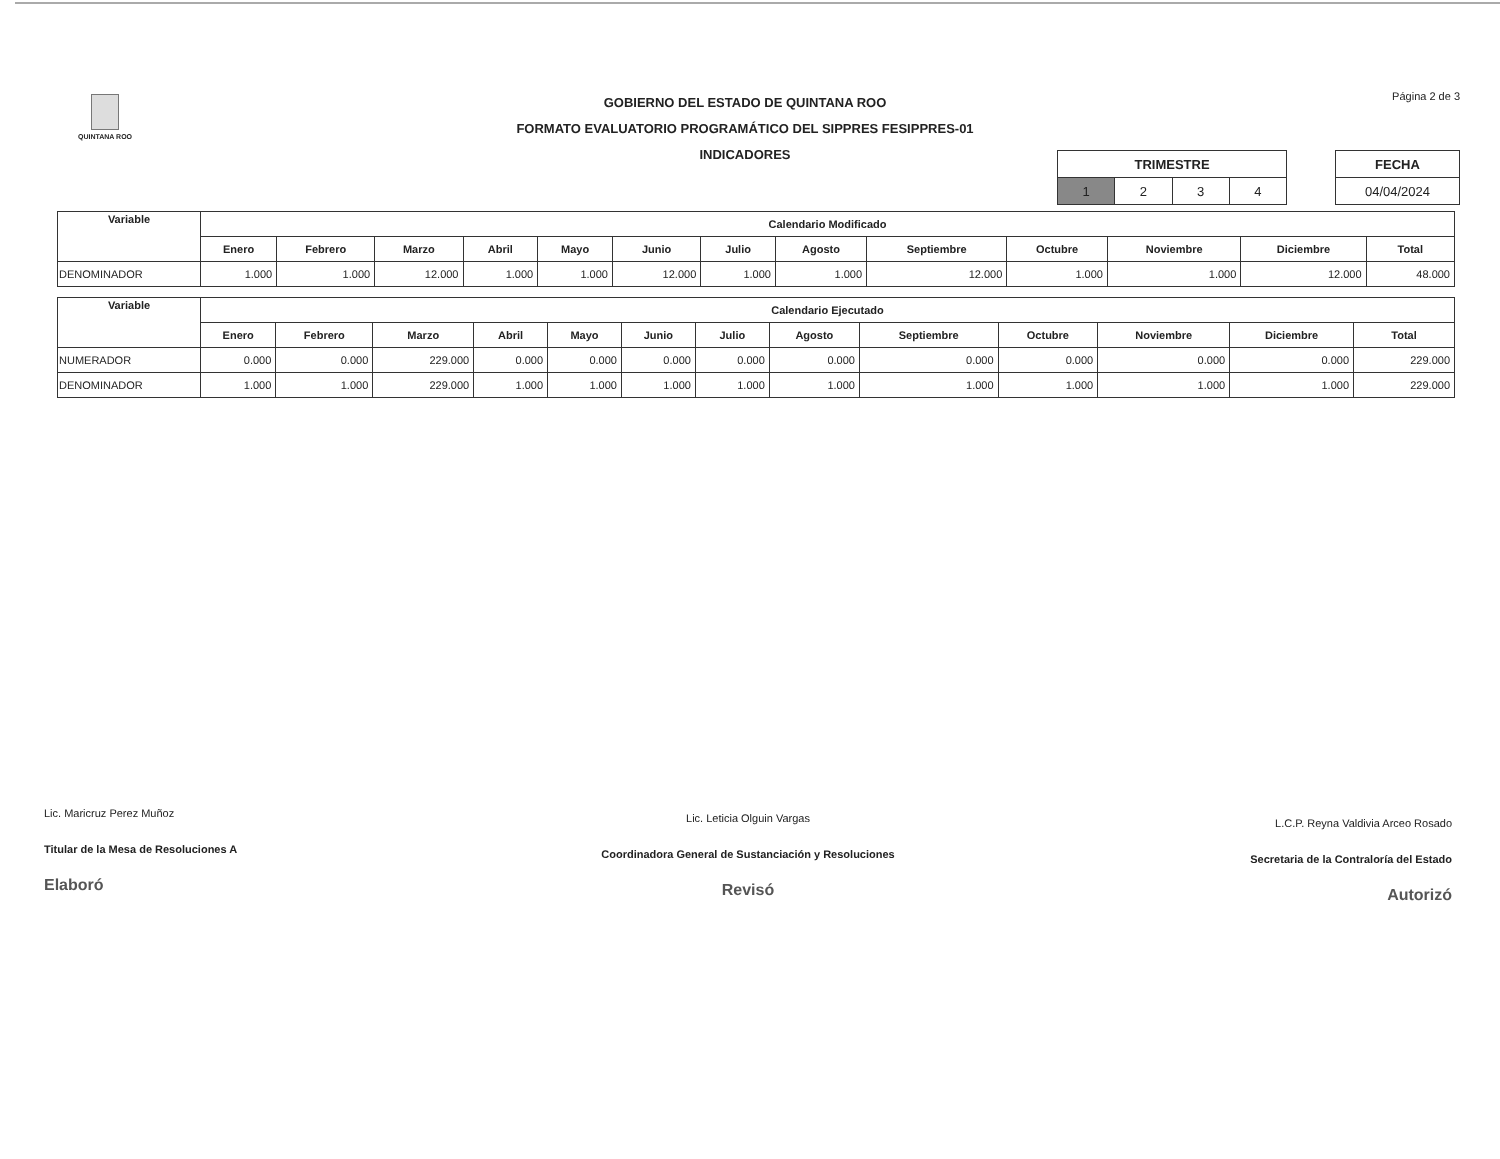QUINTANA ROO
GOBIERNO DEL ESTADO DE QUINTANA ROO
FORMATO EVALUATORIO PROGRAMÁTICO DEL SIPPRES FESIPPRES-01
INDICADORES
Página 2 de 3
| TRIMESTRE | | | |
| --- | --- | --- | --- |
| 1 | 2 | 3 | 4 |
| FECHA |
| --- |
| 04/04/2024 |
| Variable | Calendario Modificado | | | | | | | | | | | | |
| --- | --- | --- | --- | --- | --- | --- | --- | --- | --- | --- | --- | --- | --- |
| | Enero | Febrero | Marzo | Abril | Mayo | Junio | Julio | Agosto | Septiembre | Octubre | Noviembre | Diciembre | Total |
| DENOMINADOR | 1.000 | 1.000 | 12.000 | 1.000 | 1.000 | 12.000 | 1.000 | 1.000 | 12.000 | 1.000 | 1.000 | 12.000 | 48.000 |
| Variable | Calendario Ejecutado | | | | | | | | | | | | |
| --- | --- | --- | --- | --- | --- | --- | --- | --- | --- | --- | --- | --- | --- |
| | Enero | Febrero | Marzo | Abril | Mayo | Junio | Julio | Agosto | Septiembre | Octubre | Noviembre | Diciembre | Total |
| NUMERADOR | 0.000 | 0.000 | 229.000 | 0.000 | 0.000 | 0.000 | 0.000 | 0.000 | 0.000 | 0.000 | 0.000 | 0.000 | 229.000 |
| DENOMINADOR | 1.000 | 1.000 | 229.000 | 1.000 | 1.000 | 1.000 | 1.000 | 1.000 | 1.000 | 1.000 | 1.000 | 1.000 | 229.000 |
Lic. Maricruz Perez Muñoz
Titular de la Mesa de Resoluciones A
Elaboró
Lic. Leticia Olguin Vargas
Coordinadora General de Sustanciación y Resoluciones
Revisó
L.C.P. Reyna Valdivia Arceo Rosado
Secretaria de la Contraloría del Estado
Autorizó